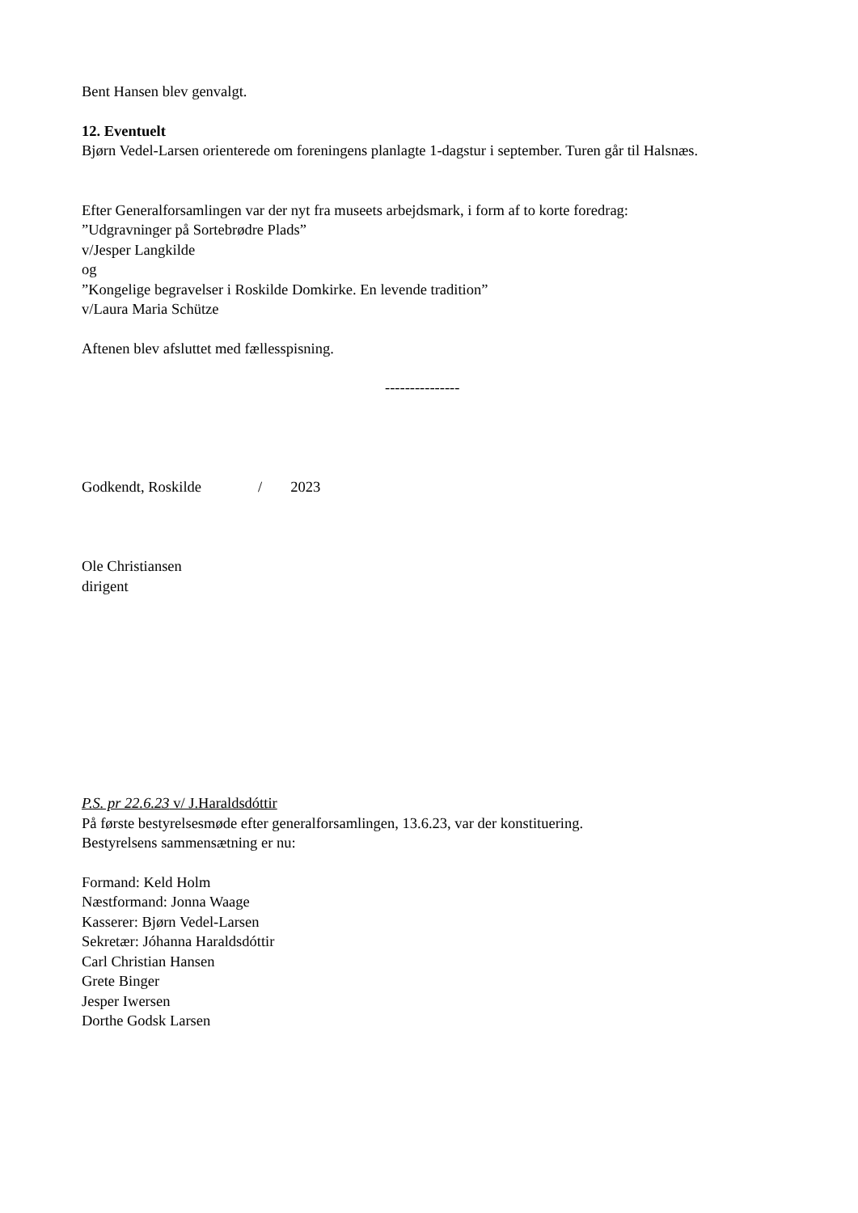Bent Hansen blev genvalgt.
12. Eventuelt
Bjørn Vedel-Larsen orienterede om foreningens planlagte 1-dagstur i september. Turen går til Halsnæs.
Efter Generalforsamlingen var der nyt fra museets arbejdsmark, i form af to korte foredrag:
”Udgravninger på Sortebrødre Plads”
v/Jesper Langkilde
og
”Kongelige begravelser i Roskilde Domkirke. En levende tradition”
v/Laura Maria Schütze
Aftenen blev afsluttet med fællesspisning.
---------------
Godkendt, Roskilde / 2023
Ole Christiansen
dirigent
P.S. pr 22.6.23 v/ J.Haraldsdóttir
På første bestyrelsesmøde efter generalforsamlingen, 13.6.23, var der konstituering.
Bestyrelsens sammensætning er nu:
Formand: Keld Holm
Næstformand: Jonna Waage
Kasserer: Bjørn Vedel-Larsen
Sekretær: Jóhanna Haraldsdóttir
Carl Christian Hansen
Grete Binger
Jesper Iwersen
Dorthe Godsk Larsen